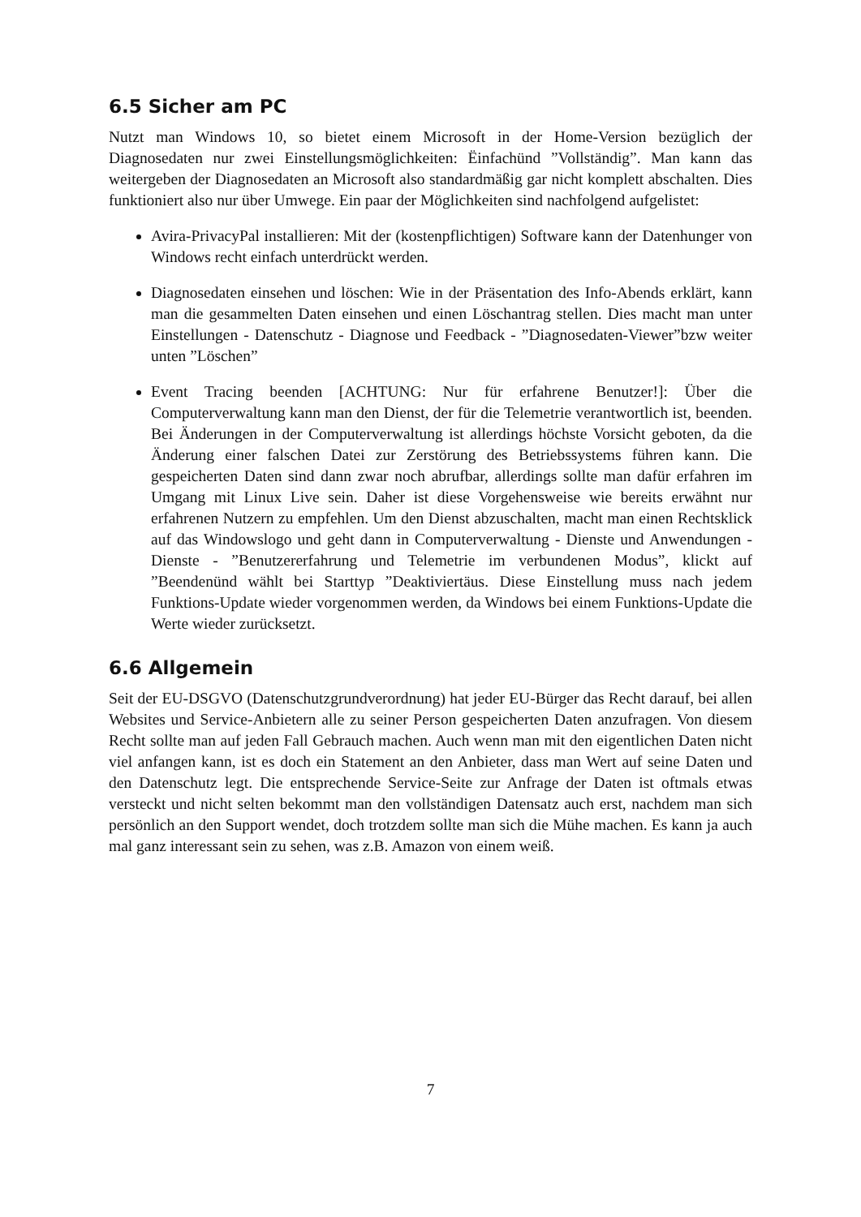6.5 Sicher am PC
Nutzt man Windows 10, so bietet einem Microsoft in der Home-Version bezüglich der Diagnosedaten nur zwei Einstellungsmöglichkeiten: Ëinfachünd ”Vollständig”. Man kann das weitergeben der Diagnosedaten an Microsoft also standardmäßig gar nicht komplett abschalten. Dies funktioniert also nur über Umwege. Ein paar der Möglichkeiten sind nachfolgend aufgelistet:
Avira-PrivacyPal installieren: Mit der (kostenpflichtigen) Software kann der Datenhunger von Windows recht einfach unterdrückt werden.
Diagnosedaten einsehen und löschen: Wie in der Präsentation des Info-Abends erklärt, kann man die gesammelten Daten einsehen und einen Löschantrag stellen. Dies macht man unter Einstellungen - Datenschutz - Diagnose und Feedback - ”Diagnosedaten-Viewer”bzw weiter unten ”Löschen”
Event Tracing beenden [ACHTUNG: Nur für erfahrene Benutzer!]: Über die Computerverwaltung kann man den Dienst, der für die Telemetrie verantwortlich ist, beenden. Bei Änderungen in der Computerverwaltung ist allerdings höchste Vorsicht geboten, da die Änderung einer falschen Datei zur Zerstörung des Betriebssystems führen kann. Die gespeicherten Daten sind dann zwar noch abrufbar, allerdings sollte man dafür erfahren im Umgang mit Linux Live sein. Daher ist diese Vorgehensweise wie bereits erwähnt nur erfahrenen Nutzern zu empfehlen. Um den Dienst abzuschalten, macht man einen Rechtsklick auf das Windowslogo und geht dann in Computerverwaltung - Dienste und Anwendungen - Dienste - ”Benutzererfahrung und Telemetrie im verbundenen Modus”, klickt auf ”Beendenünd wählt bei Starttyp ”Deaktiviertäus. Diese Einstellung muss nach jedem Funktions-Update wieder vorgenommen werden, da Windows bei einem Funktions-Update die Werte wieder zurücksetzt.
6.6 Allgemein
Seit der EU-DSGVO (Datenschutzgrundverordnung) hat jeder EU-Bürger das Recht darauf, bei allen Websites und Service-Anbietern alle zu seiner Person gespeicherten Daten anzufragen. Von diesem Recht sollte man auf jeden Fall Gebrauch machen. Auch wenn man mit den eigentlichen Daten nicht viel anfangen kann, ist es doch ein Statement an den Anbieter, dass man Wert auf seine Daten und den Datenschutz legt. Die entsprechende Service-Seite zur Anfrage der Daten ist oftmals etwas versteckt und nicht selten bekommt man den vollständigen Datensatz auch erst, nachdem man sich persönlich an den Support wendet, doch trotzdem sollte man sich die Mühe machen. Es kann ja auch mal ganz interessant sein zu sehen, was z.B. Amazon von einem weiß.
7